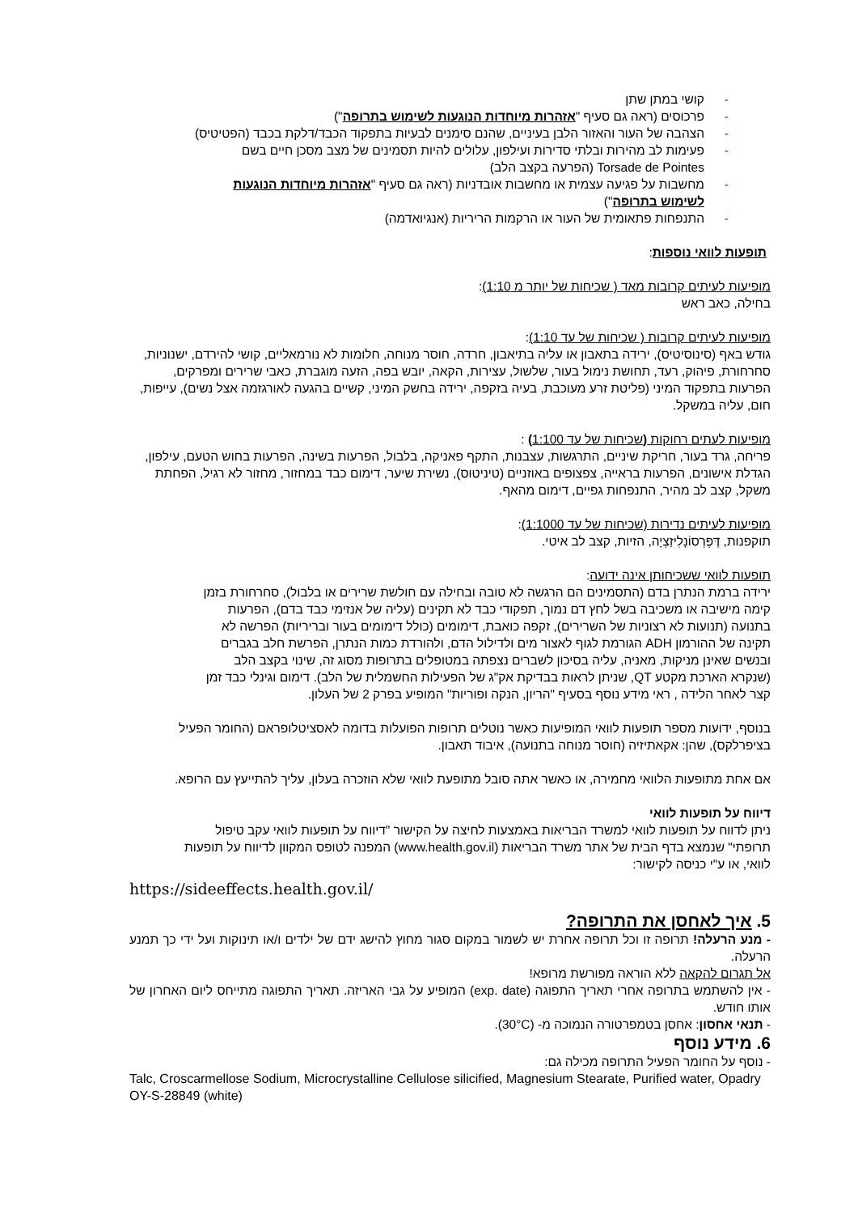- קושי במתן שתן
- פרכוסים (ראה גם סעיף "אזהרות מיוחדות הנוגעות לשימוש בתרופה")
- הצהבה של העור והאזור הלבן בעיניים, שהנם סימנים לבעיות בתפקוד הכבד/דלקת בכבד (הפטיטיס)
- פעימות לב מהירות ובלתי סדירות ועילפון, עלולים להיות תסמינים של מצב מסכן חיים בשם Torsade de Pointes (הפרעה בקצב הלב)
- מחשבות על פגיעה עצמית או מחשבות אובדניות (ראה גם סעיף "אזהרות מיוחדות הנוגעות לשימוש בתרופה")
- התנפחות פתאומית של העור או הרקמות הריריות (אנגיואדמה)
תופעות לוואי נוספות:
מופיעות לעיתים קרובות מאד ( שכיחות של יותר מ 1:10):
בחילה, כאב ראש
מופיעות לעיתים קרובות ( שכיחות של עד 1:10):
גודש באף (סינוסיטיס), ירידה בתאבון או עליה בתיאבון, חרדה, חוסר מנוחה, חלומות לא נורמאליים, קושי להירדם, ישנוניות, סחרחורת, פיהוק, רעד, תחושת נימול בעור, שלשול, עצירות, הקאה, יובש בפה, הזעה מוגברת, כאבי שרירים ומפרקים, הפרעות בתפקוד המיני (פליטת זרע מעוכבת, בעיה בזקפה, ירידה בחשק המיני, קשיים בהגעה לאורגזמה אצל נשים), עייפות, חום, עליה במשקל.
מופיעות לעתים רחוקות (שכיחות של עד 1:100) :
פריחה, גרד בעור, חריקת שיניים, התרגשות, עצבנות, התקף פאניקה, בלבול, הפרעות בשינה, הפרעות בחוש הטעם, עילפון, הגדלת אישונים, הפרעות בראייה, צפצופים באוזניים (טיניטוס), נשירת שיער, דימום כבד במחזור, מחזור לא רגיל, הפחתת משקל, קצב לב מהיר, התנפחות גפיים, דימום מהאף.
מופיעות לעיתים נדירות (שכיחות של עד 1:1000):
תוקפנות, דֶּפֶּרְסוֹנָלִיזַצְיָה, הזיות, קצב לב איטי.
תופעות לוואי ששכיחותן אינה ידועה:
ירידה ברמת הנתרן בדם (התסמינים הם הרגשה לא טובה ובחילה עם חולשת שרירים או בלבול), סחרחורת בזמן קימה מישיבה או משכיבה בשל לחץ דם נמוך, תפקודי כבד לא תקינים (עליה של אנזימי כבד בדם), הפרעות בתנועה (תנועות לא רצוניות של השרירים), זקפה כואבת, דימומים (כולל דימומים בעור ובריריות) הפרשה לא תקינה של ההורמון ADH הגורמת לגוף לאצור מים ולדילול הדם, ולהורדת כמות הנתרן, הפרשת חלב בגברים ובנשים שאינן מניקות, מאניה, עליה בסיכון לשברים נצפתה במטופלים בתרופות מסוג זה, שינוי בקצב הלב (שנקרא הארכת מקטע QT, שניתן לראות בבדיקת אק"ג של הפעילות החשמלית של הלב). דימום וגינלי כבד זמן קצר לאחר הלידה , ראי מידע נוסף בסעיף "הריון, הנקה ופוריות" המופיע בפרק 2 של העלון.
בנוסף, ידועות מספר תופעות לוואי המופיעות כאשר נוטלים תרופות הפועלות בדומה לאסציטלופראם (החומר הפעיל בציפרלקס), שהן: אקאתיזיה (חוסר מנוחה בתנועה), איבוד תאבון.
אם אחת מתופעות הלוואי מחמירה, או כאשר אתה סובל מתופעת לוואי שלא הוזכרה בעלון, עליך להתייעץ עם הרופא.
דיווח על תופעות לוואי
ניתן לדווח על תופעות לוואי למשרד הבריאות באמצעות לחיצה על הקישור "דיווח על תופעות לוואי עקב טיפול תרופתי" שנמצא בדף הבית של אתר משרד הבריאות (www.health.gov.il) המפנה לטופס המקוון לדיווח על תופעות לוואי, או ע"י כניסה לקישור:
https://sideeffects.health.gov.il/
5. איך לאחסן את התרופה?
- מנע הרעלה! תרופה זו וכל תרופה אחרת יש לשמור במקום סגור מחוץ להישג ידם של ילדים ו/או תינוקות ועל ידי כך תמנע הרעלה.
אל תגרום להקאה ללא הוראה מפורשת מרופא!
- אין להשתמש בתרופה אחרי תאריך התפוגה (exp. date) המופיע על גבי האריזה. תאריך התפוגה מתייחס ליום האחרון של אותו חודש.
- תנאי אחסון: אחסן בטמפרטורה הנמוכה מ- (30°C).
6. מידע נוסף
- נוסף על החומר הפעיל התרופה מכילה גם:
Talc, Croscarmellose Sodium, Microcrystalline Cellulose silicified, Magnesium Stearate, Purified water, Opadry OY-S-28849 (white)